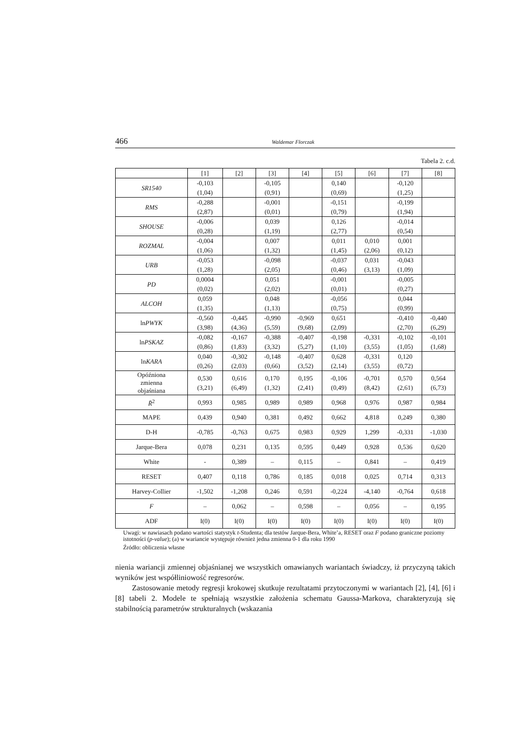466 Waldemar Florczak
Tabela 2. c.d.
| | [1] | [2] | [3] | [4] | [5] | [6] | [7] | [8] |
| --- | --- | --- | --- | --- | --- | --- | --- | --- |
| SR1540 | -0,103 (1,04) | | -0,105 (0,91) | | 0,140 (0,69) | | -0,120 (1,25) | |
| RMS | -0,288 (2,87) | | -0,001 (0,01) | | -0,151 (0,79) | | -0,199 (1,94) | |
| SHOUSE | -0,006 (0,28) | | 0,039 (1,19) | | 0,126 (2,77) | | -0,014 (0,54) | |
| ROZMAL | -0,004 (1,06) | | 0,007 (1,32) | | 0,011 (1,45) | 0,010 (2,06) | 0,001 (0,12) | |
| URB | -0,053 (1,28) | | -0,098 (2,05) | | -0,037 (0,46) | 0,031 (3,13) | -0,043 (1,09) | |
| PD | 0,0004 (0,02) | | 0,051 (2,02) | | -0,001 (0,01) | | -0,005 (0,27) | |
| ALCOH | 0,059 (1,35) | | 0,048 (1,13) | | -0,056 (0,75) | | 0,044 (0,99) | |
| ln PWYK | -0,560 (3,98) | -0,445 (4,36) | -0,990 (5,59) | -0,969 (9,68) | 0,651 (2,09) | | -0,410 (2,70) | -0,440 (6,29) |
| ln PSKAZ | -0,082 (0,86) | -0,167 (1,83) | -0,388 (3,32) | -0,407 (5,27) | -0,198 (1,10) | -0,331 (3,55) | -0,102 (1,05) | -0,101 (1,68) |
| ln KARA | 0,040 (0,26) | -0,302 (2,03) | -0,148 (0,66) | -0,407 (3,52) | 0,628 (2,14) | -0,331 (3,55) | 0,120 (0,72) | |
| Opóźniona zmienna objaśniana | 0,530 (3,21) | 0,616 (6,49) | 0,170 (1,32) | 0,195 (2,41) | -0,106 (0,49) | -0,701 (8,42) | 0,570 (2,61) | 0,564 (6,73) |
| R̄<sup>2</sup> | 0,993 | 0,985 | 0,989 | 0,989 | 0,968 | 0,976 | 0,987 | 0,984 |
| MAPE | 0,439 | 0,940 | 0,381 | 0,492 | 0,662 | 4,818 | 0,249 | 0,380 |
| D-H | -0,785 | -0,763 | 0,675 | 0,983 | 0,929 | 1,299 | -0,331 | -1,030 |
| Jarque-Bera | 0,078 | 0,231 | 0,135 | 0,595 | 0,449 | 0,928 | 0,536 | 0,620 |
| White | - | 0,389 | – | 0,115 | – | 0,841 | – | 0,419 |
| RESET | 0,407 | 0,118 | 0,786 | 0,185 | 0,018 | 0,025 | 0,714 | 0,313 |
| Harvey-Collier | -1,502 | -1,208 | 0,246 | 0,591 | -0,224 | -4,140 | -0,764 | 0,618 |
| F | – | 0,062 | – | 0,598 | – | 0,056 | – | 0,195 |
| ADF | I(0) | I(0) | I(0) | I(0) | I(0) | I(0) | I(0) | I(0) |
Uwagi: w nawiasach podano wartości statystyk t-Studenta; dla testów Jarque-Bera, White’a, RESET oraz F podano graniczne poziomy istotności (p-value); (a) w wariancie występuje również jedna zmienna 0-1 dla roku 1990
Źródło: obliczenia własne
nienia wariancji zmiennej objaśnianej we wszystkich omawianych wariantach świadczy, iż przyczyną takich wyników jest współliniowość regresorów.
Zastosowanie metody regresji krokowej skutkuje rezultatami przytoczonymi w wariantach [2], [4], [6] i [8] tabeli 2. Modele te spełniają wszystkie założenia schematu Gaussa-Markova, charakteryzują się stabilnością parametrów strukturalnych (wskazania